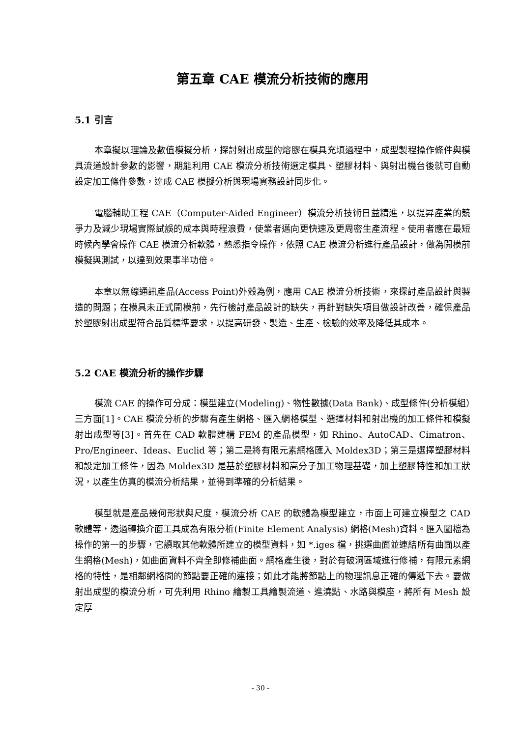第五章 CAE 模流分析技術的應用
5.1 引言
本章擬以理論及數值模擬分析，探討射出成型的熔膠在模具充填過程中，成型製程操作條件與模具流道設計參數的影響，期能利用 CAE 模流分析技術選定模具、塑膠材料、與射出機台後就可自動設定加工條件參數，達成 CAE 模擬分析與現場實務設計同步化。
電腦輔助工程 CAE（Computer-Aided Engineer）模流分析技術日益精進，以提昇產業的競爭力及減少現場實際試誤的成本與時程浪費，使業者邁向更快速及更周密生產流程。使用者應在最短時候內學會操作 CAE 模流分析軟體，熟悉指令操作，依照 CAE 模流分析進行產品設計，做為開模前模擬與測試，以達到效果事半功倍。
本章以無線通訊產品(Access Point)外殼為例，應用 CAE 模流分析技術，來探討產品設計與製造的問題；在模具未正式開模前，先行檢討產品設計的缺失，再針對缺失項目做設計改善，確保產品於塑膠射出成型符合品質標準要求，以提高研發、製造、生產、檢驗的效率及降低其成本。
5.2 CAE 模流分析的操作步驟
模流 CAE 的操作可分成：模型建立(Modeling)、物性數據(Data Bank)、成型條件(分析模組）三方面[1]。CAE 模流分析的步驟有產生網格、匯入網格模型、選擇材料和射出機的加工條件和模擬射出成型等[3]。首先在 CAD 軟體建構 FEM 的產品模型，如 Rhino、AutoCAD、Cimatron、Pro/Engineer、Ideas、Euclid 等；第二是將有限元素網格匯入 Moldex3D；第三是選擇塑膠材料和設定加工條件，因為 Moldex3D 是基於塑膠材料和高分子加工物理基礎，加上塑膠特性和加工狀況，以產生仿真的模流分析結果，並得到準確的分析結果。
模型就是產品幾何形狀與尺度，模流分析 CAE 的軟體為模型建立，市面上可建立模型之 CAD 軟體等，透過轉換介面工具成為有限分析(Finite Element Analysis) 網格(Mesh)資料。匯入圖檔為操作的第一的步驟，它讀取其他軟體所建立的模型資料，如 *.iges 檔，挑選曲面並連結所有曲面以產生網格(Mesh)，如曲面資料不齊全即修補曲面。網格產生後，對於有破洞區域進行修補，有限元素網格的特性，是相鄰網格間的節點要正確的連接；如此才能將節點上的物理訊息正確的傳遞下去。要做射出成型的模流分析，可先利用 Rhino 繪製工具繪製流道、進澆點、水路與模座，將所有 Mesh 設定厚
- 30 -